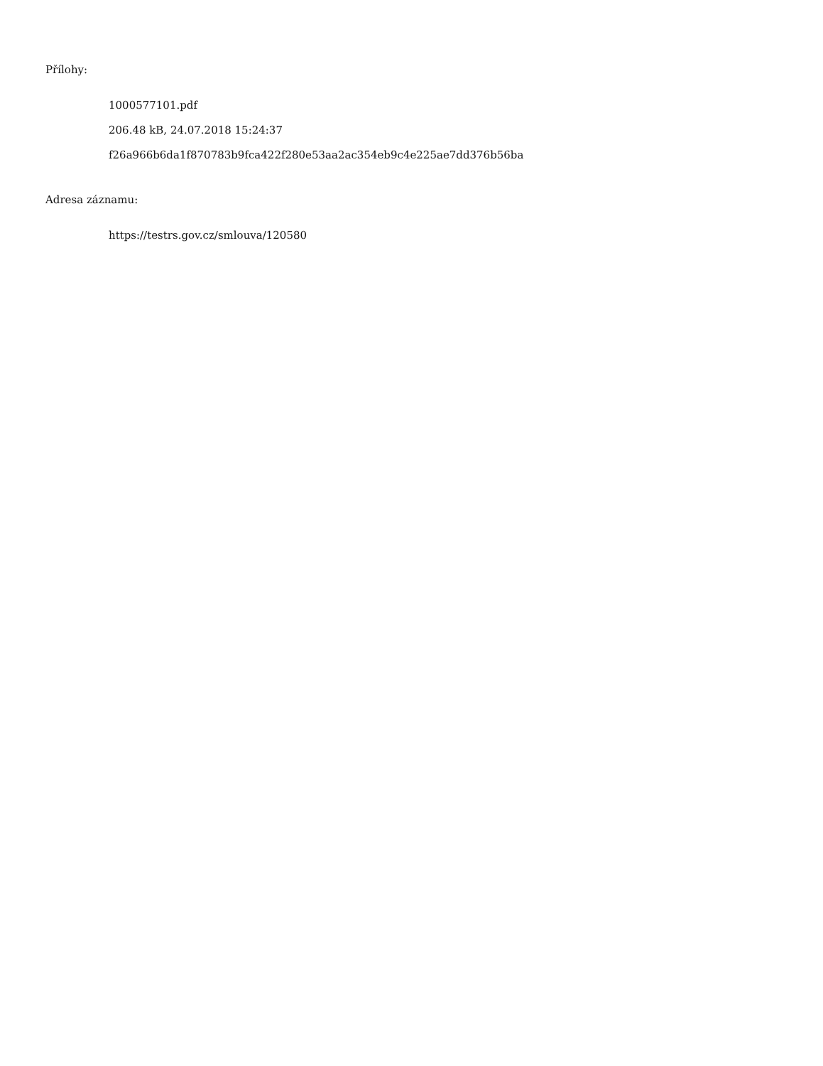Přílohy:
1000577101.pdf
206.48 kB, 24.07.2018 15:24:37
f26a966b6da1f870783b9fca422f280e53aa2ac354eb9c4e225ae7dd376b56ba
Adresa záznamu:
https://testrs.gov.cz/smlouva/120580